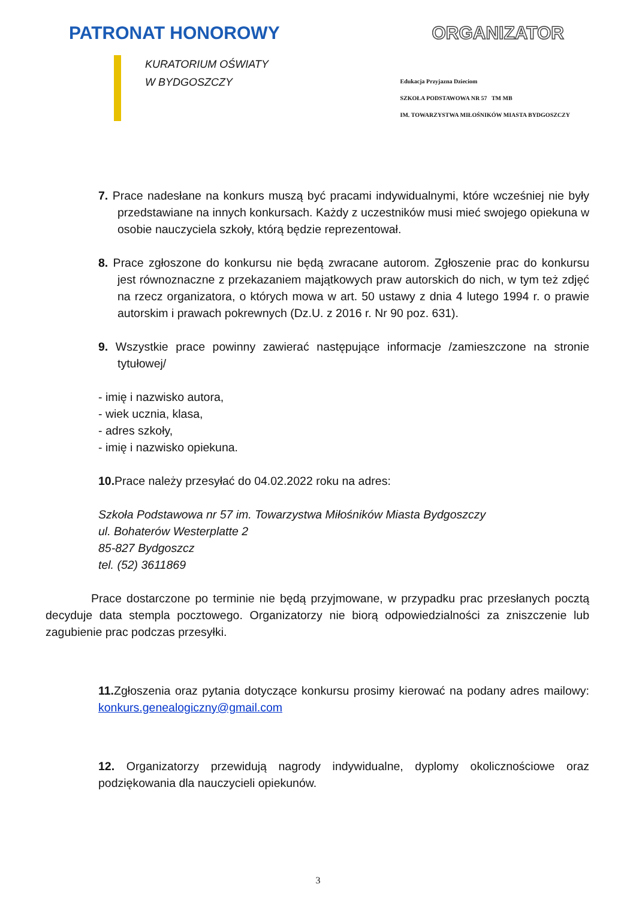PATRONAT HONOROWY ORGANIZATOR
KURATORIUM OŚWIATY
W BYDGOSZCZY
Edukacja Przyjazna Dzieciom
SZKOŁA PODSTAWOWA NR 57 TM MB
IM. TOWARZYSTWA MIŁOŚNIKÓW MIASTA BYDGOSZCZY
7. Prace nadesłane na konkurs muszą być pracami indywidualnymi, które wcześniej nie były przedstawiane na innych konkursach. Każdy z uczestników musi mieć swojego opiekuna w osobie nauczyciela szkoły, którą będzie reprezentował.
8. Prace zgłoszone do konkursu nie będą zwracane autorom. Zgłoszenie prac do konkursu jest równoznaczne z przekazaniem majątkowych praw autorskich do nich, w tym też zdjęć na rzecz organizatora, o których mowa w art. 50 ustawy z dnia 4 lutego 1994 r. o prawie autorskim i prawach pokrewnych (Dz.U. z 2016 r. Nr 90 poz. 631).
9. Wszystkie prace powinny zawierać następujące informacje /zamieszczone na stronie tytułowej/
- imię i nazwisko autora,
- wiek ucznia, klasa,
- adres szkoły,
- imię i nazwisko opiekuna.
10. Prace należy przesyłać do 04.02.2022 roku na adres:
Szkoła Podstawowa nr 57 im. Towarzystwa Miłośników Miasta Bydgoszczy
ul. Bohaterów Westerplatte 2
85-827 Bydgoszcz
tel. (52) 3611869
Prace dostarczone po terminie nie będą przyjmowane, w przypadku prac przesłanych pocztą decyduje data stempla pocztowego. Organizatorzy nie biorą odpowiedzialności za zniszczenie lub zagubienie prac podczas przesyłki.
11. Zgłoszenia oraz pytania dotyczące konkursu prosimy kierować na podany adres mailowy: konkurs.genealogiczny@gmail.com
12. Organizatorzy przewidują nagrody indywidualne, dyplomy okolicznościowe oraz podziękowania dla nauczycieli opiekunów.
3